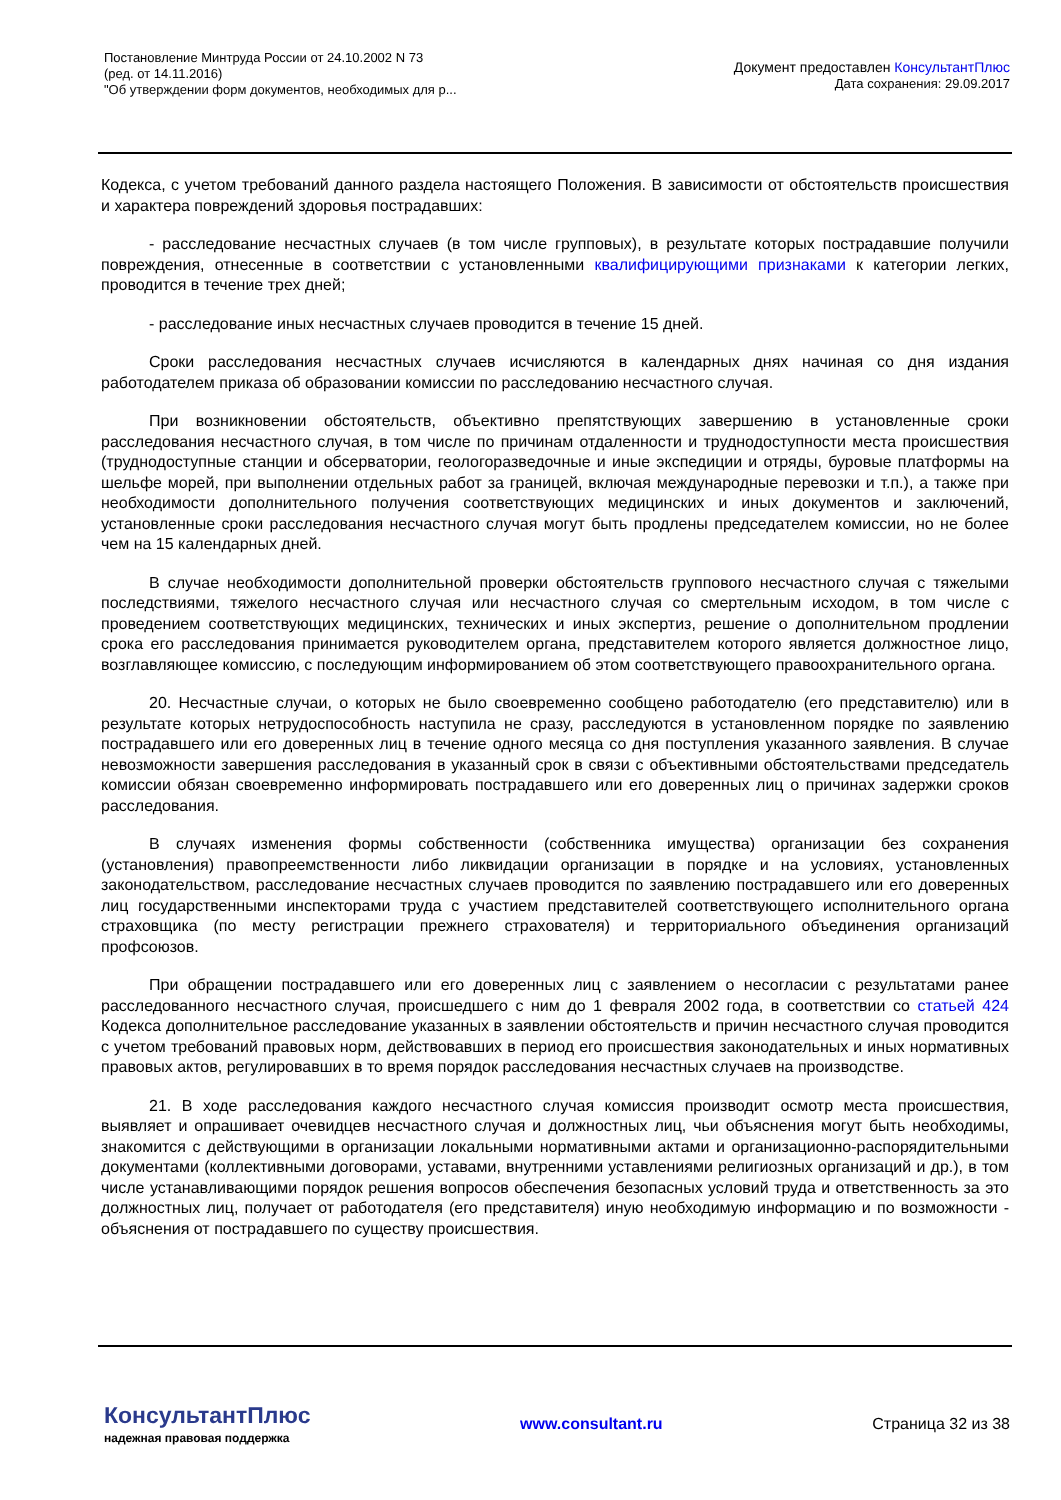Постановление Минтруда России от 24.10.2002 N 73
(ред. от 14.11.2016)
"Об утверждении форм документов, необходимых для р...
Документ предоставлен КонсультантПлюс
Дата сохранения: 29.09.2017
Кодекса, с учетом требований данного раздела настоящего Положения. В зависимости от обстоятельств происшествия и характера повреждений здоровья пострадавших:
- расследование несчастных случаев (в том числе групповых), в результате которых пострадавшие получили повреждения, отнесенные в соответствии с установленными квалифицирующими признаками к категории легких, проводится в течение трех дней;
- расследование иных несчастных случаев проводится в течение 15 дней.
Сроки расследования несчастных случаев исчисляются в календарных днях начиная со дня издания работодателем приказа об образовании комиссии по расследованию несчастного случая.
При возникновении обстоятельств, объективно препятствующих завершению в установленные сроки расследования несчастного случая, в том числе по причинам отдаленности и труднодоступности места происшествия (труднодоступные станции и обсерватории, геологоразведочные и иные экспедиции и отряды, буровые платформы на шельфе морей, при выполнении отдельных работ за границей, включая международные перевозки и т.п.), а также при необходимости дополнительного получения соответствующих медицинских и иных документов и заключений, установленные сроки расследования несчастного случая могут быть продлены председателем комиссии, но не более чем на 15 календарных дней.
В случае необходимости дополнительной проверки обстоятельств группового несчастного случая с тяжелыми последствиями, тяжелого несчастного случая или несчастного случая со смертельным исходом, в том числе с проведением соответствующих медицинских, технических и иных экспертиз, решение о дополнительном продлении срока его расследования принимается руководителем органа, представителем которого является должностное лицо, возглавляющее комиссию, с последующим информированием об этом соответствующего правоохранительного органа.
20. Несчастные случаи, о которых не было своевременно сообщено работодателю (его представителю) или в результате которых нетрудоспособность наступила не сразу, расследуются в установленном порядке по заявлению пострадавшего или его доверенных лиц в течение одного месяца со дня поступления указанного заявления. В случае невозможности завершения расследования в указанный срок в связи с объективными обстоятельствами председатель комиссии обязан своевременно информировать пострадавшего или его доверенных лиц о причинах задержки сроков расследования.
В случаях изменения формы собственности (собственника имущества) организации без сохранения (установления) правопреемственности либо ликвидации организации в порядке и на условиях, установленных законодательством, расследование несчастных случаев проводится по заявлению пострадавшего или его доверенных лиц государственными инспекторами труда с участием представителей соответствующего исполнительного органа страховщика (по месту регистрации прежнего страхователя) и территориального объединения организаций профсоюзов.
При обращении пострадавшего или его доверенных лиц с заявлением о несогласии с результатами ранее расследованного несчастного случая, происшедшего с ним до 1 февраля 2002 года, в соответствии со статьей 424 Кодекса дополнительное расследование указанных в заявлении обстоятельств и причин несчастного случая проводится с учетом требований правовых норм, действовавших в период его происшествия законодательных и иных нормативных правовых актов, регулировавших в то время порядок расследования несчастных случаев на производстве.
21. В ходе расследования каждого несчастного случая комиссия производит осмотр места происшествия, выявляет и опрашивает очевидцев несчастного случая и должностных лиц, чьи объяснения могут быть необходимы, знакомится с действующими в организации локальными нормативными актами и организационно-распорядительными документами (коллективными договорами, уставами, внутренними уставлениями религиозных организаций и др.), в том числе устанавливающими порядок решения вопросов обеспечения безопасных условий труда и ответственность за это должностных лиц, получает от работодателя (его представителя) иную необходимую информацию и по возможности - объяснения от пострадавшего по существу происшествия.
КонсультантПлюс
надежная правовая поддержка
www.consultant.ru Страница 32 из 38